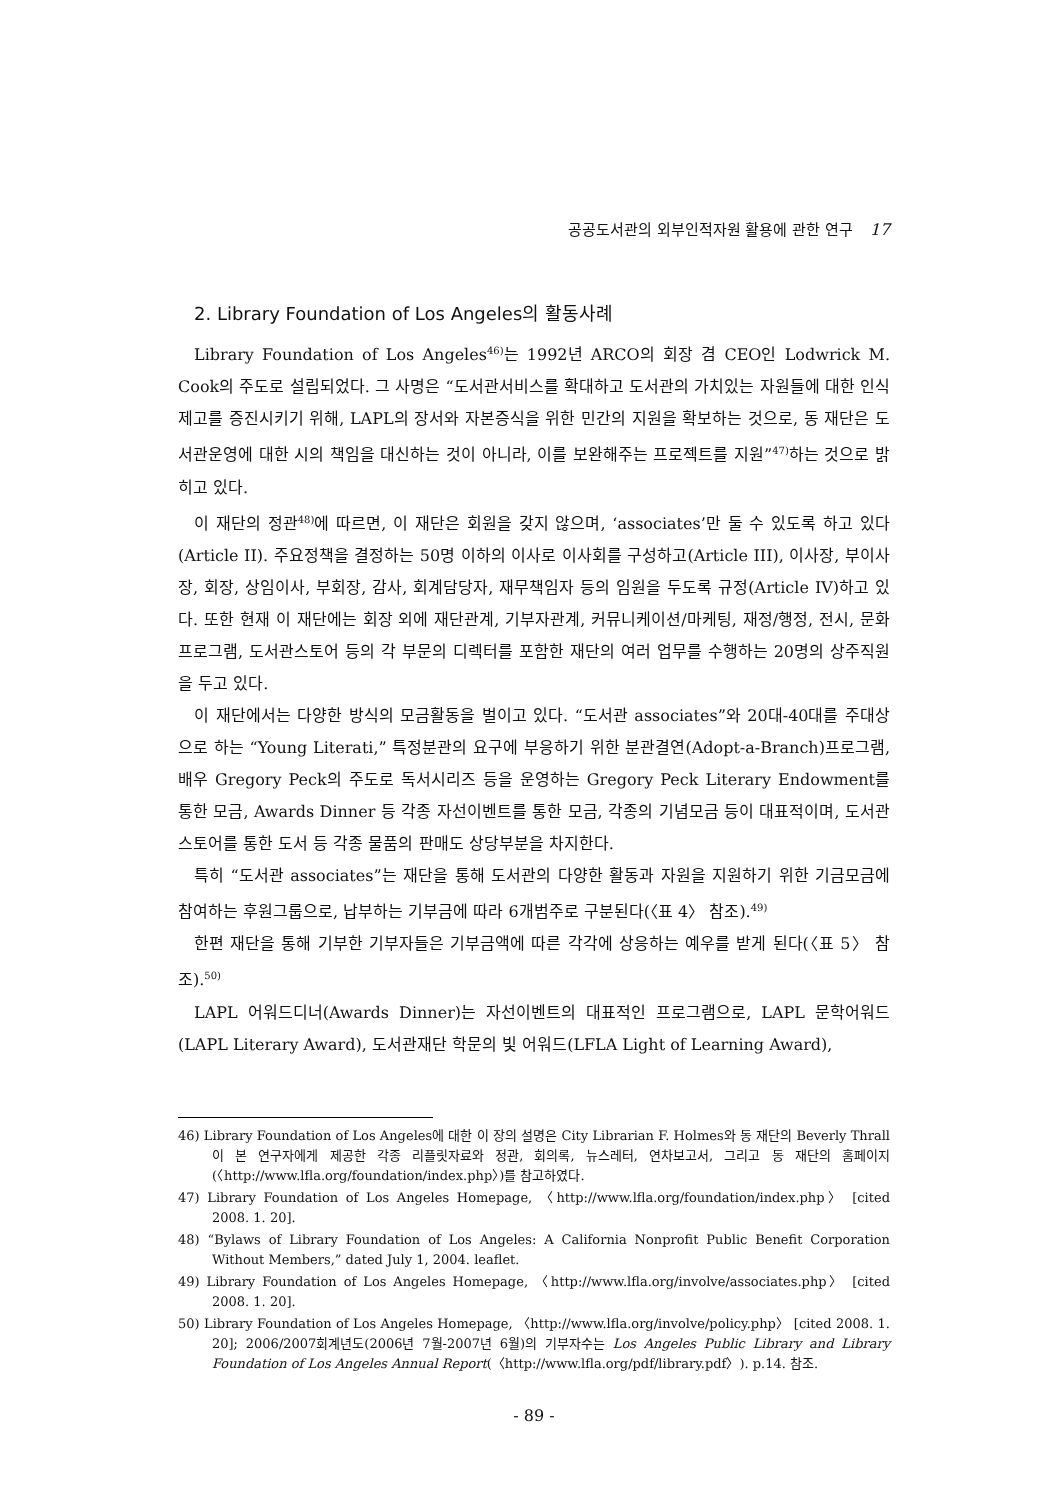공공도서관의 외부인적자원 활용에 관한 연구 17
2. Library Foundation of Los Angeles의 활동사례
Library Foundation of Los Angeles<sup>46)</sup>는 1992년 ARCO의 회장 겸 CEO인 Lodwrick M. Cook의 주도로 설립되었다. 그 사명은 “도서관서비스를 확대하고 도서관의 가치있는 자원들에 대한 인식제고를 증진시키기 위해, LAPL의 장서와 자본증식을 위한 민간의 지원을 확보하는 것으로, 동 재단은 도서관운영에 대한 시의 책임을 대신하는 것이 아니라, 이를 보완해주는 프로젝트를 지원”<sup>47)</sup>하는 것으로 밝히고 있다.
이 재단의 정관<sup>48)</sup>에 따르면, 이 재단은 회원을 갖지 않으며, ‘associates’만 둘 수 있도록 하고 있다(Article II). 주요정책을 결정하는 50명 이하의 이사로 이사회를 구성하고(Article III), 이사장, 부이사장, 회장, 상임이사, 부회장, 감사, 회계담당자, 재무책임자 등의 임원을 두도록 규정(Article IV)하고 있다. 또한 현재 이 재단에는 회장 외에 재단관계, 기부자관계, 커뮤니케이션/마케팅, 재정/행정, 전시, 문화프로그램, 도서관스토어 등의 각 부문의 디렉터를 포함한 재단의 여러 업무를 수행하는 20명의 상주직원을 두고 있다.
이 재단에서는 다양한 방식의 모금활동을 벌이고 있다. “도서관 associates”와 20대-40대를 주대상으로 하는 “Young Literati,” 특정분관의 요구에 부응하기 위한 분관결연(Adopt-a-Branch)프로그램, 배우 Gregory Peck의 주도로 독서시리즈 등을 운영하는 Gregory Peck Literary Endowment를 통한 모금, Awards Dinner 등 각종 자선이벤트를 통한 모금, 각종의 기념모금 등이 대표적이며, 도서관스토어를 통한 도서 등 각종 물품의 판매도 상당부분을 차지한다.
특히 “도서관 associates”는 재단을 통해 도서관의 다양한 활동과 자원을 지원하기 위한 기금모금에 참여하는 후원그룹으로, 납부하는 기부금에 따라 6개범주로 구분된다(〈표 4〉 참조).<sup>49)</sup>
한편 재단을 통해 기부한 기부자들은 기부금액에 따른 각각에 상응하는 예우를 받게 된다(〈표 5〉 참조).<sup>50)</sup>
LAPL 어워드디너(Awards Dinner)는 자선이벤트의 대표적인 프로그램으로, LAPL 문학어워드(LAPL Literary Award), 도서관재단 학문의 빛 어워드(LFLA Light of Learning Award),
46) Library Foundation of Los Angeles에 대한 이 장의 설명은 City Librarian F. Holmes와 동 재단의 Beverly Thrall이 본 연구자에게 제공한 각종 리플릿자료와 정관, 회의록, 뉴스레터, 연차보고서, 그리고 동 재단의 홈페이지(〈http://www.lfla.org/foundation/index.php〉)를 참고하였다.
47) Library Foundation of Los Angeles Homepage, 〈http://www.lfla.org/foundation/index.php〉 [cited 2008. 1. 20].
48) “Bylaws of Library Foundation of Los Angeles: A California Nonprofit Public Benefit Corporation Without Members,” dated July 1, 2004. leaflet.
49) Library Foundation of Los Angeles Homepage, 〈http://www.lfla.org/involve/associates.php〉 [cited 2008. 1. 20].
50) Library Foundation of Los Angeles Homepage, 〈http://www.lfla.org/involve/policy.php〉 [cited 2008. 1. 20]; 2006/2007회계년도(2006년 7월-2007년 6월)의 기부자수는 Los Angeles Public Library and Library Foundation of Los Angeles Annual Report(〈http://www.lfla.org/pdf/library.pdf〉). p.14. 참조.
- 89 -